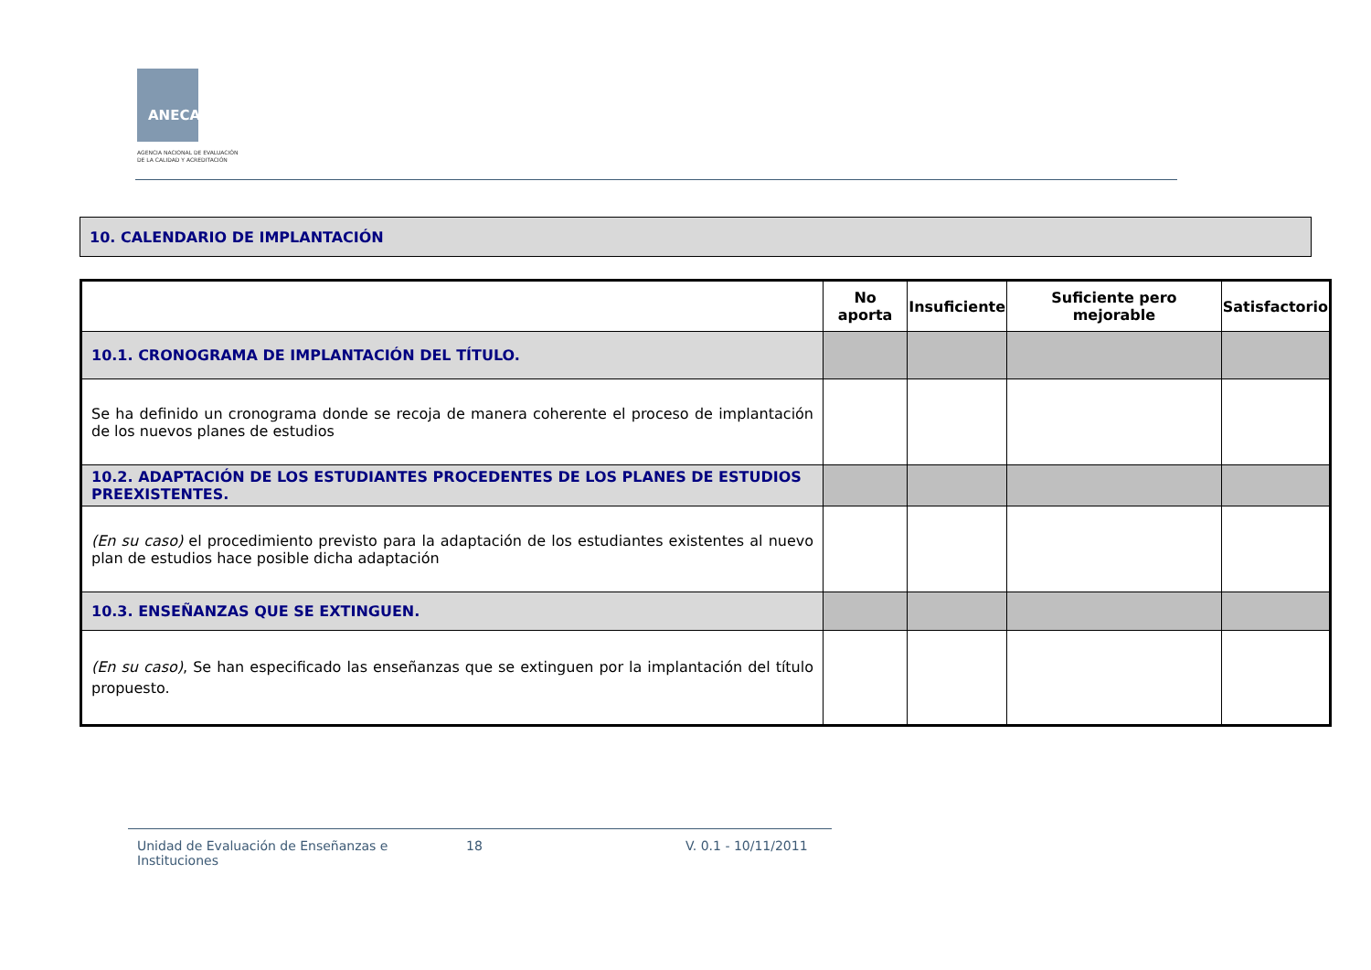ANECA
AGENCIA NACIONAL DE EVALUACIÓN
DE LA CALIDAD Y ACREDITACIÓN
10. CALENDARIO DE IMPLANTACIÓN
| | No aporta | Insuficiente | Suficiente pero mejorable | Satisfactorio |
| --- | --- | --- | --- | --- |
| 10.1. CRONOGRAMA DE IMPLANTACIÓN DEL TÍTULO. | | | | |
| Se ha definido un cronograma donde se recoja de manera coherente el proceso de implantación de los nuevos planes de estudios | | | | |
| 10.2. ADAPTACIÓN DE LOS ESTUDIANTES PROCEDENTES DE LOS PLANES DE ESTUDIOS PREEXISTENTES. | | | | |
| (En su caso) el procedimiento previsto para la adaptación de los estudiantes existentes al nuevo plan de estudios hace posible dicha adaptación | | | | |
| 10.3. ENSEÑANZAS QUE SE EXTINGUEN. | | | | |
| (En su caso) , Se han especificado las enseñanzas que se extinguen por la implantación del título propuesto. | | | | |
Unidad de Evaluación de Enseñanzas e Instituciones
18 V. 0.1 - 10/11/2011